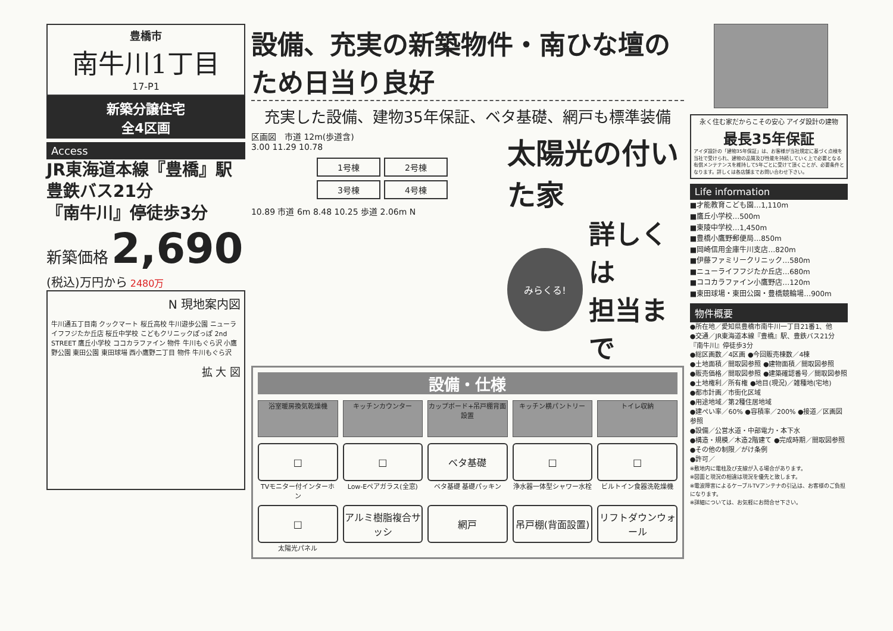豊橋市
南牛川1丁目
17-P1
新築分譲住宅
全4区画
Access
JR東海道本線『豊橋』駅
豊鉄バス21分
『南牛川』停徒歩3分
新築価格 2,690 (税込)万円から 2480万
N 現地案内図
牛川通五丁目南 クックマート 桜丘高校 牛川遊歩公園 ニューライフフジたか丘店 桜丘中学校 こどもクリニックぽっぽ 2nd STREET 鷹丘小学校 ココカラファイン 物件 牛川もぐら沢 小鷹野公園 東田公園 東田球場 西小鷹野二丁目 物件 牛川もぐら沢
拡 大 図
設備、充実の新築物件・南ひな壇のため日当り良好
充実した設備、建物35年保証、ベタ基礎、網戸も標準装備
区画図　市道 12m(歩道含)
3.00 11.29 10.78
1号棟
2号棟
3号棟
4号棟
10.89 市道 6m 8.48 10.25 歩道 2.06m N
太陽光の付いた家
みらくる!
詳しくは
担当まで
設備・仕様
浴室暖房換気乾燥機
キッチンカウンター
カップボード+吊戸棚背面設置
キッチン横パントリー
トイレ収納
□
TVモニター付インターホン
□
Low-Eペアガラス(全窓)
ベタ基礎
ベタ基礎 基礎パッキン
□
浄水器一体型シャワー水栓
□
ビルトイン食器洗乾燥機
□
太陽光パネル
アルミ樹脂複合サッシ
網戸
吊戸棚(背面設置)
リフトダウンウォール
永く住む家だからこその安心 アイダ設計の建物
最長35年保証
アイダ設計の「建物35年保証」は、お客様が当社規定に基づく点検を当社で受けられ、建物の品質及び性能を持続していく上で必要となる有償メンテナンスを維持して5年ごとに受けて頂くことが、必要条件となります。詳しくは各店舗までお問い合わせ下さい。
Life information
■才能教育こども園…1,110m
■鷹丘小学校…500m
■東陵中学校…1,450m
■豊橋小鷹野郵便局…850m
■岡崎信用金庫牛川支店…820m
■伊藤ファミリークリニック…580m
■ニューライフフジたか丘店…680m
■ココカラファイン小鷹野店…120m
■東田球場・東田公園・豊橋競輪場…900m
物件概要
●所在地／愛知県豊橋市南牛川一丁目21番1、他
●交通／JR東海道本線『豊橋』駅、豊鉄バス21分『南牛川』停徒歩3分
●総区画数／4区画 ●今回販売棟数／4棟
●土地面積／間取図参照 ●建物面積／間取図参照
●販売価格／間取図参照 ●建築確認番号／間取図参照
●土地権利／所有権 ●地目(現況)／雑種地(宅地)
●都市計画／市街化区域
●用途地域／第2種住居地域
●建ぺい率／60% ●容積率／200% ●接道／区画図参照
●設備／公営水道・中部電力・本下水
●構造・規模／木造2階建て ●完成時期／間取図参照
●その他の制限／がけ条例
●許可／
※敷地内に電柱及び支線が入る場合があります。
※図面と現況の相違は現況を優先と致します。
※電波障害によるケーブルTVアンテナの引込は、お客様のご負担になります。
※詳細については、お気軽にお問合せ下さい。